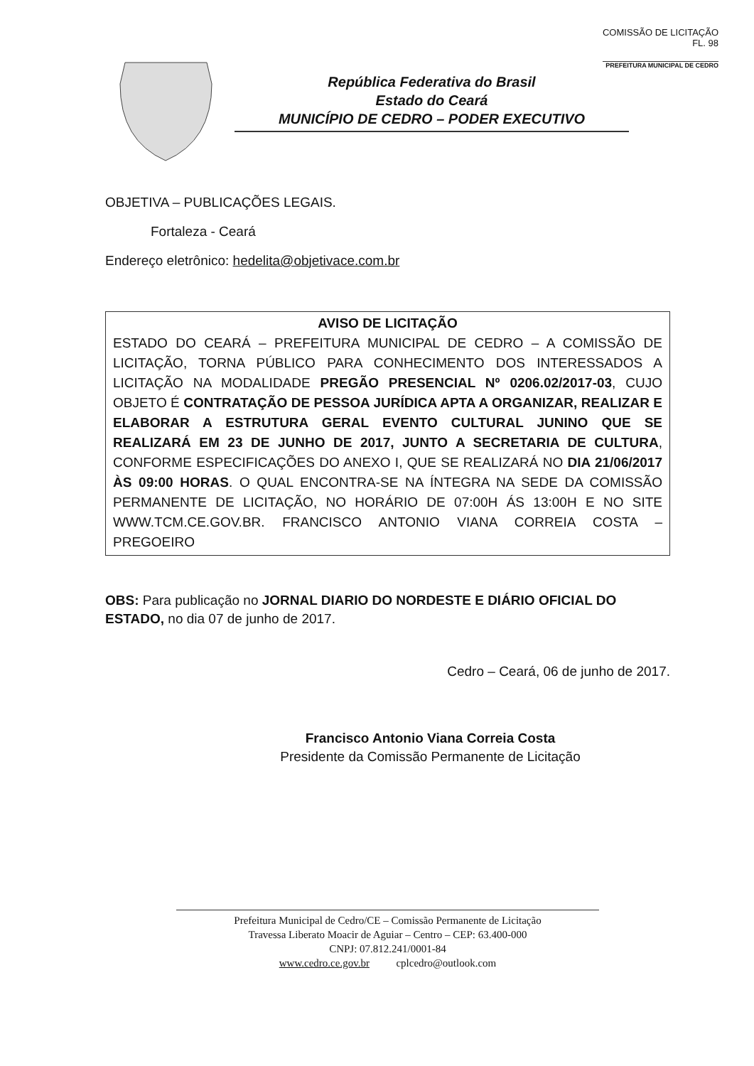COMISSÃO DE LICITAÇÃO
FL. 98
PREFEITURA MUNICIPAL DE CEDRO
República Federativa do Brasil
Estado do Ceará
MUNICÍPIO DE CEDRO – PODER EXECUTIVO
OBJETIVA – PUBLICAÇÕES LEGAIS.
Fortaleza - Ceará
Endereço eletrônico: hedelita@objetivace.com.br
AVISO DE LICITAÇÃO
ESTADO DO CEARÁ – PREFEITURA MUNICIPAL DE CEDRO – A COMISSÃO DE LICITAÇÃO, TORNA PÚBLICO PARA CONHECIMENTO DOS INTERESSADOS A LICITAÇÃO NA MODALIDADE PREGÃO PRESENCIAL Nº 0206.02/2017-03, CUJO OBJETO É CONTRATAÇÃO DE PESSOA JURÍDICA APTA A ORGANIZAR, REALIZAR E ELABORAR A ESTRUTURA GERAL EVENTO CULTURAL JUNINO QUE SE REALIZARÁ EM 23 DE JUNHO DE 2017, JUNTO A SECRETARIA DE CULTURA, CONFORME ESPECIFICAÇÕES DO ANEXO I, QUE SE REALIZARÁ NO DIA 21/06/2017 ÀS 09:00 HORAS. O QUAL ENCONTRA-SE NA ÍNTEGRA NA SEDE DA COMISSÃO PERMANENTE DE LICITAÇÃO, NO HORÁRIO DE 07:00H ÁS 13:00H E NO SITE WWW.TCM.CE.GOV.BR. FRANCISCO ANTONIO VIANA CORREIA COSTA – PREGOEIRO
OBS: Para publicação no JORNAL DIARIO DO NORDESTE E DIÁRIO OFICIAL DO ESTADO, no dia 07 de junho de 2017.
Cedro – Ceará, 06 de junho de 2017.
Francisco Antonio Viana Correia Costa
Presidente da Comissão Permanente de Licitação
Prefeitura Municipal de Cedro/CE – Comissão Permanente de Licitação
Travessa Liberato Moacir de Aguiar – Centro – CEP: 63.400-000
CNPJ: 07.812.241/0001-84
www.cedro.ce.gov.br cplcedro@outlook.com